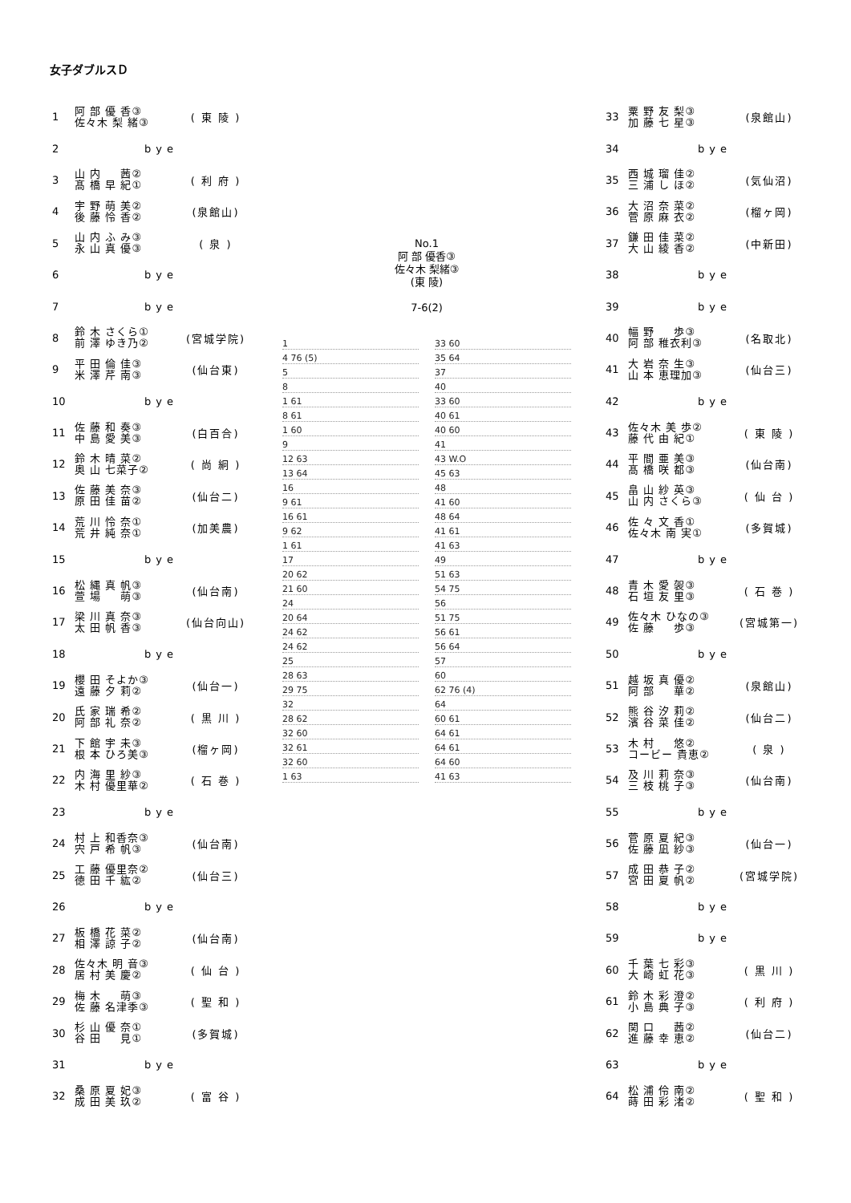女子ダブルスＤ
| 1 | 阿 部 優 香③ 佐々木 梨 緒③ | ( 東 陵 ) |
| 2 | bye | |
| 3 | 山 内 茜② 髙 橋 早 紀① | ( 利 府 ) |
| 4 | 宇 野 萌 美② 後 藤 怜 香② | (泉館山) |
| 5 | 山 内 ふ み③ 永 山 真 優③ | ( 泉 ) |
| 6 | bye | |
| 7 | bye | |
| 8 | 鈴 木 さくら① 前 澤 ゆき乃② | (宮城学院) |
| 9 | 平 田 倫 佳③ 米 澤 芹 南③ | (仙台東) |
| 10 | bye | |
| 11 | 佐 藤 和 奏③ 中 島 愛 美③ | (白百合) |
| 12 | 鈴 木 晴 菜② 奥 山 七菜子② | ( 尚 絅 ) |
| 13 | 佐 藤 美 奈③ 原 田 佳 苗② | (仙台二) |
| 14 | 荒 川 怜 奈① 荒 井 純 奈① | (加美農) |
| 15 | bye | |
| 16 | 松 縄 真 帆③ 萱 場 萌③ | (仙台南) |
| 17 | 梁 川 真 奈③ 太 田 帆 香③ | (仙台向山) |
| 18 | bye | |
| 19 | 櫻 田 そよか③ 遠 藤 夕 莉② | (仙台一) |
| 20 | 氏 家 瑞 希② 阿 部 礼 奈② | ( 黒 川 ) |
| 21 | 下 館 宇 未③ 根 本 ひろ美③ | (榴ヶ岡) |
| 22 | 内 海 里 紗③ 木 村 優里華② | ( 石 巻 ) |
| 23 | bye | |
| 24 | 村 上 和香奈③ 宍 戸 希 帆③ | (仙台南) |
| 25 | 工 藤 優里奈② 徳 田 千 紘② | (仙台三) |
| 26 | bye | |
| 27 | 板 橋 花 菜② 相 澤 諒 子② | (仙台南) |
| 28 | 佐々木 明 音③ 居 村 美 慶② | ( 仙 台 ) |
| 29 | 梅 木 萌③ 佐 藤 名津季③ | ( 聖 和 ) |
| 30 | 杉 山 優 奈① 谷 田 見① | (多賀城) |
| 31 | bye | |
| 32 | 桑 原 夏 妃③ 成 田 美 玖② | ( 富 谷 ) |
No.1
阿 部 優香③
佐々木 梨緒③
(東 陵)
7-6(2)
1
33 60
4 76 (5)
35 64
5
37
8
40
1 61
33 60
8 61
40 61
1 60
40 60
9
41
12 63
43 W.O
13 64
45 63
16
48
9 61
41 60
16 61
48 64
9 62
41 61
1 61
41 63
17
49
20 62
51 63
21 60
54 75
24
56
20 64
51 75
24 62
56 61
24 62
56 64
25
57
28 63
60
29 75
62 76 (4)
32
64
28 62
60 61
32 60
64 61
32 61
64 61
32 60
64 60
1 63
41 63
| 33 | 粟 野 友 梨③ 加 藤 七 星③ | (泉館山) |
| 34 | bye | |
| 35 | 西 城 瑠 佳② 三 浦 し ほ② | (気仙沼) |
| 36 | 大 沼 奈 菜② 菅 原 麻 衣② | (榴ヶ岡) |
| 37 | 鎌 田 佳 菜② 大 山 綾 香② | (中新田) |
| 38 | bye | |
| 39 | bye | |
| 40 | 幅 野 歩③ 阿 部 稚衣利③ | (名取北) |
| 41 | 大 岩 奈 生③ 山 本 恵理加③ | (仙台三) |
| 42 | bye | |
| 43 | 佐々木 美 歩② 藤 代 由 紀① | ( 東 陵 ) |
| 44 | 平 間 亜 美③ 髙 橋 咲 都③ | (仙台南) |
| 45 | 畠 山 紗 英③ 山 内 さくら③ | ( 仙 台 ) |
| 46 | 佐 々 文 香① 佐々木 南 実① | (多賀城) |
| 47 | bye | |
| 48 | 青 木 愛 袈③ 石 垣 友 里③ | ( 石 巻 ) |
| 49 | 佐々木 ひなの③ 佐 藤 歩③ | (宮城第一) |
| 50 | bye | |
| 51 | 越 坂 真 優② 阿 部 華② | (泉館山) |
| 52 | 熊 谷 汐 莉② 濱 谷 菜 佳② | (仙台二) |
| 53 | 木 村 悠② コービー 貴恵② | ( 泉 ) |
| 54 | 及 川 莉 奈③ 三 枝 桃 子③ | (仙台南) |
| 55 | bye | |
| 56 | 菅 原 夏 紀③ 佐 藤 凪 紗③ | (仙台一) |
| 57 | 成 田 恭 子② 宮 田 夏 帆② | (宮城学院) |
| 58 | bye | |
| 59 | bye | |
| 60 | 千 葉 七 彩③ 大 崎 虹 花③ | ( 黒 川 ) |
| 61 | 鈴 木 彩 澄② 小 島 典 子③ | ( 利 府 ) |
| 62 | 関 口 茜② 進 藤 幸 恵② | (仙台二) |
| 63 | bye | |
| 64 | 松 浦 伶 南② 蒔 田 彩 渚② | ( 聖 和 ) |